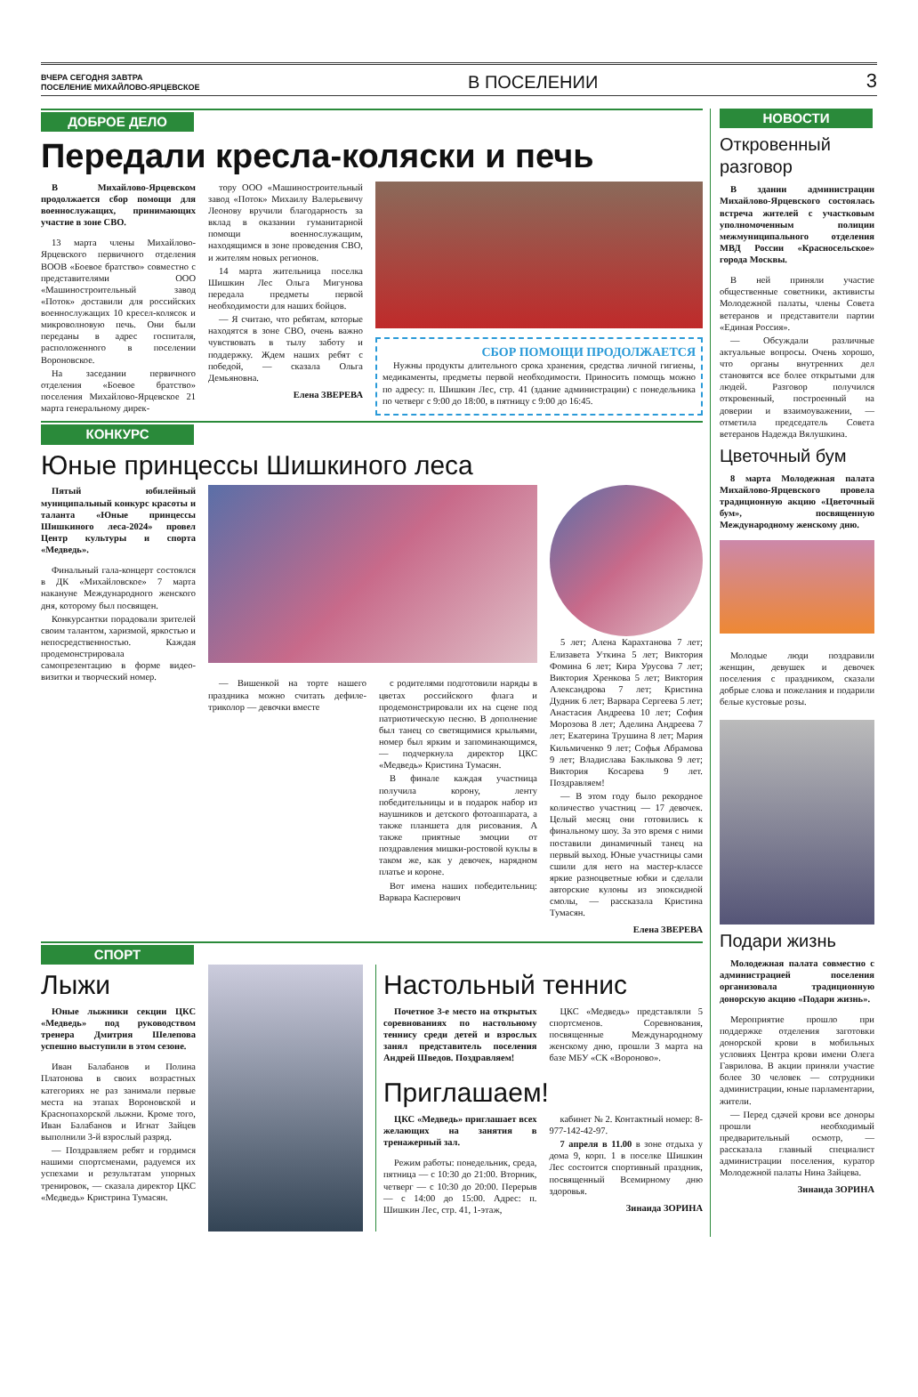ВЧЕРА СЕГОДНЯ ЗАВТРА
ПОСЕЛЕНИЕ МИХАЙЛОВО-ЯРЦЕВСКОЕ
В ПОСЕЛЕНИИ
3
ДОБРОЕ ДЕЛО
Передали кресла-коляски и печь
В Михайлово-Ярцевском продолжается сбор помощи для военнослужащих, принимающих участие в зоне СВО.
13 марта члены Михайлово-Ярцевского первичного отделения ВООВ «Боевое братство» совместно с представителями ООО «Машиностроительный завод «Поток» доставили для российских военнослужащих 10 кресел-колясок и микроволновую печь. Они были переданы в адрес госпиталя, расположенного в поселении Вороновское.
На заседании первичного отделения «Боевое братство» поселения Михайлово-Ярцевское 21 марта генеральному дирек-
тору ООО «Машиностроительный завод «Поток» Михаилу Валерьевичу Леонову вручили благодарность за вклад в оказании гуманитарной помощи военнослужащим, находящимся в зоне проведения СВО, и жителям новых регионов.
14 марта жительница поселка Шишкин Лес Ольга Мигунова передала предметы первой необходимости для наших бойцов.
— Я считаю, что ребятам, которые находятся в зоне СВО, очень важно чувствовать в тылу заботу и поддержку. Ждем наших ребят с победой, — сказала Ольга Демьяновна.
Елена ЗВЕРЕВА
СБОР ПОМОЩИ ПРОДОЛЖАЕТСЯ
Нужны продукты длительного срока хранения, средства личной гигиены, медикаменты, предметы первой необходимости. Приносить помощь можно по адресу: п. Шишкин Лес, стр. 41 (здание администрации) с понедельника по четверг с 9:00 до 18:00, в пятницу с 9:00 до 16:45.
КОНКУРС
Юные принцессы Шишкиного леса
Пятый юбилейный муниципальный конкурс красоты и таланта «Юные принцессы Шишкиного леса-2024» провел Центр культуры и спорта «Медведь».
Финальный гала-концерт состоялся в ДК «Михайловское» 7 марта накануне Международного женского дня, которому был посвящен.
Конкурсантки порадовали зрителей своим талантом, харизмой, яркостью и непосредственностью. Каждая продемонстрировала самопрезентацию в форме видео-визитки и творческий номер.
— Вишенкой на торте нашего праздника можно считать дефиле-триколор — девочки вместе
с родителями подготовили наряды в цветах российского флага и продемонстрировали их на сцене под патриотическую песню. В дополнение был танец со светящимися крыльями, номер был ярким и запоминающимся, — подчеркнула директор ЦКС «Медведь» Кристина Тумасян.
В финале каждая участница получила корону, ленту победительницы и в подарок набор из наушников и детского фотоаппарата, а также планшета для рисования. А также приятные эмоции от поздравления мишки-ростовой куклы в таком же, как у девочек, нарядном платье и короне.
Вот имена наших победительниц: Варвара Касперович
5 лет; Алена Карахтанова 7 лет; Елизавета Уткина 5 лет; Виктория Фомина 6 лет; Кира Урусова 7 лет; Виктория Хренкова 5 лет; Виктория Александрова 7 лет; Кристина Дудник 6 лет; Варвара Сергеева 5 лет; Анастасия Андреева 10 лет; София Морозова 8 лет; Аделина Андреева 7 лет; Екатерина Трушина 8 лет; Мария Кильмиченко 9 лет; Софья Абрамова 9 лет; Владислава Баклыкова 9 лет; Виктория Косарева 9 лет. Поздравляем!
— В этом году было рекордное количество участниц — 17 девочек. Целый месяц они готовились к финальному шоу. За это время с ними поставили динамичный танец на первый выход. Юные участницы сами сшили для него на мастер-классе яркие разноцветные юбки и сделали авторские кулоны из эпоксидной смолы, — рассказала Кристина Тумасян.
Елена ЗВЕРЕВА
СПОРТ
Лыжи
Юные лыжники секции ЦКС «Медведь» под руководством тренера Дмитрия Шелепова успешно выступили в этом сезоне.
Иван Балабанов и Полина Платонова в своих возрастных категориях не раз занимали первые места на этапах Вороновской и Краснопахорской лыжни. Кроме того, Иван Балабанов и Игнат Зайцев выполнили 3-й взрослый разряд.
— Поздравляем ребят и гордимся нашими спортсменами, радуемся их успехами и результатам упорных тренировок, — сказала директор ЦКС «Медведь» Кристрина Тумасян.
Настольный теннис
Почетное 3-е место на открытых соревнованиях по настольному теннису среди детей и взрослых занял представитель поселения Андрей Шведов. Поздравляем!
ЦКС «Медведь» представляли 5 спортсменов. Соревнования, посвященные Международному женскому дню, прошли 3 марта на базе МБУ «СК «Вороново».
Приглашаем!
ЦКС «Медведь» приглашает всех желающих на занятия в тренажерный зал.
Режим работы: понедельник, среда, пятница — с 10:30 до 21:00. Вторник, четверг — с 10:30 до 20:00. Перерыв — с 14:00 до 15:00. Адрес: п. Шишкин Лес, стр. 41, 1-этаж,
кабинет № 2. Контактный номер: 8-977-142-42-97.
7 апреля в 11.00 в зоне отдыха у дома 9, корп. 1 в поселке Шишкин Лес состоится спортивный праздник, посвященный Всемирному дню здоровья.
Зинаида ЗОРИНА
НОВОСТИ
Откровенный разговор
В здании администрации Михайлово-Ярцевского состоялась встреча жителей с участковым уполномоченным полиции межмуниципального отделения МВД России «Красносельское» города Москвы.
В ней приняли участие общественные советники, активисты Молодежной палаты, члены Совета ветеранов и представители партии «Единая Россия».
— Обсуждали различные актуальные вопросы. Очень хорошо, что органы внутренних дел становятся все более открытыми для людей. Разговор получился откровенный, построенный на доверии и взаимоуважении, — отметила председатель Совета ветеранов Надежда Вялушкина.
Цветочный бум
8 марта Молодежная палата Михайлово-Ярцевского провела традиционную акцию «Цветочный бум», посвященную Международному женскому дню.
Молодые люди поздравили женщин, девушек и девочек поселения с праздником, сказали добрые слова и пожелания и подарили белые кустовые розы.
Подари жизнь
Молодежная палата совместно с администрацией поселения организовала традиционную донорскую акцию «Подари жизнь».
Мероприятие прошло при поддержке отделения заготовки донорской крови в мобильных условиях Центра крови имени Олега Гаврилова. В акции приняли участие более 30 человек — сотрудники администрации, юные парламентарии, жители.
— Перед сдачей крови все доноры прошли необходимый предварительный осмотр, — рассказала главный специалист администрации поселения, куратор Молодежной палаты Нина Зайцева.
Зинаида ЗОРИНА